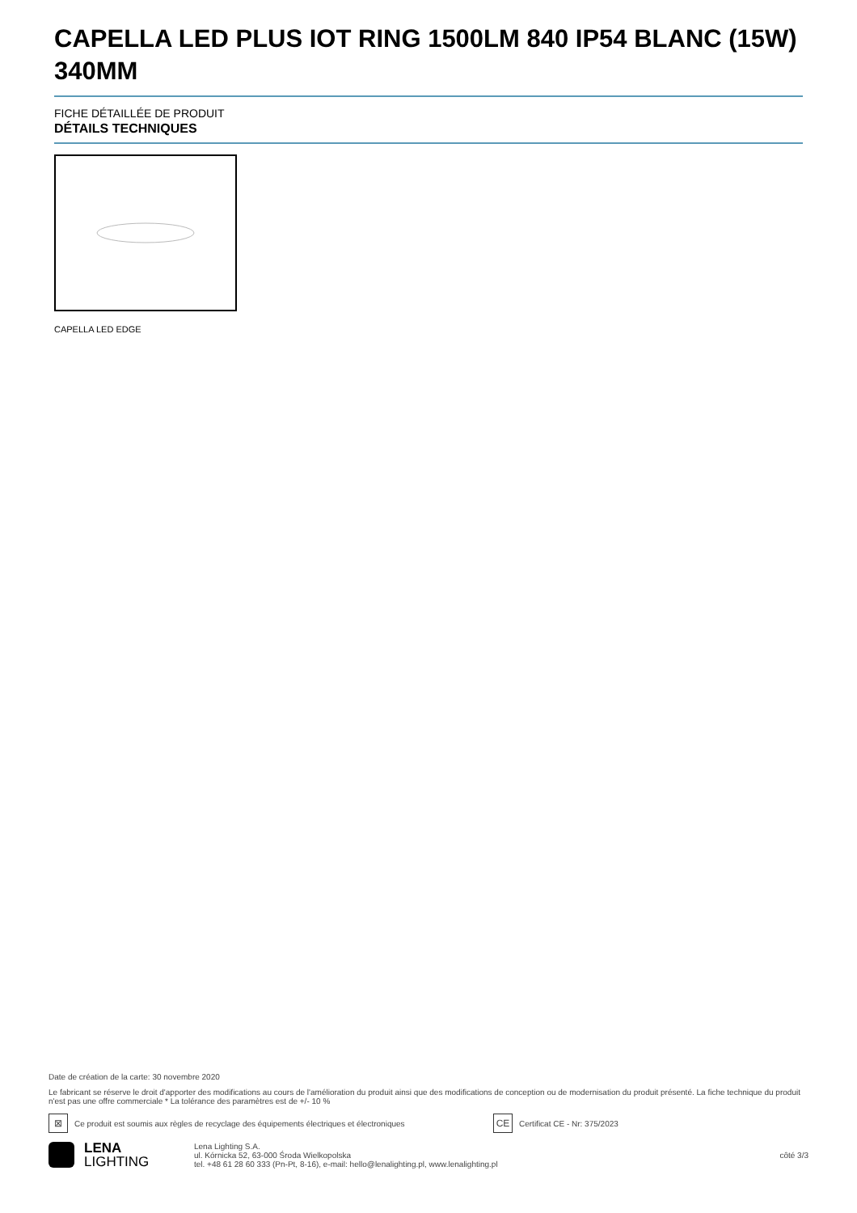CAPELLA LED PLUS IOT RING 1500LM 840 IP54 BLANC (15W) 340MM
FICHE DÉTAILLÉE DE PRODUIT
DÉTAILS TECHNIQUES
CAPELLA LED EDGE
Date de création de la carte: 30 novembre 2020
Le fabricant se réserve le droit d'apporter des modifications au cours de l'amélioration du produit ainsi que des modifications de conception ou de modernisation du produit présenté. La fiche technique du produit n'est pas une offre commerciale * La tolérance des paramètres est de +/- 10 %
⊠
Ce produit est soumis aux règles de recyclage des équipements électriques et électroniques
CE
Certificat CE - Nr: 375/2023
LENA
LIGHTING
Lena Lighting S.A.
ul. Kórnicka 52, 63-000 Środa Wielkopolska
tel. +48 61 28 60 333 (Pn-Pt, 8-16), e-mail: hello@lenalighting.pl, www.lenalighting.pl
côté 3/3